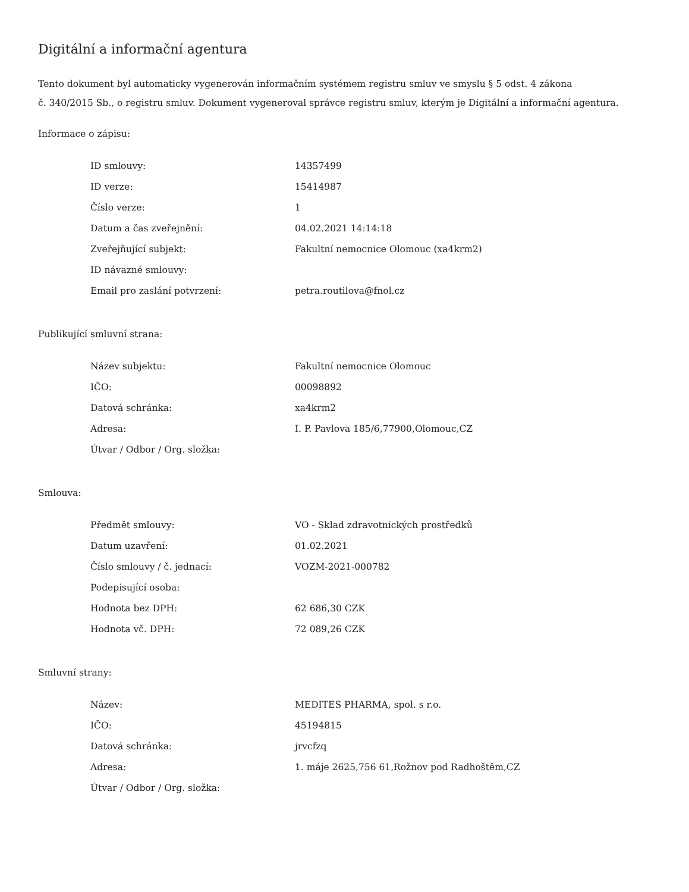Digitální a informační agentura
Tento dokument byl automaticky vygenerován informačním systémem registru smluv ve smyslu § 5 odst. 4 zákona
č. 340/2015 Sb., o registru smluv. Dokument vygeneroval správce registru smluv, kterým je Digitální a informační agentura.
Informace o zápisu:
| ID smlouvy: | 14357499 |
| ID verze: | 15414987 |
| Číslo verze: | 1 |
| Datum a čas zveřejnění: | 04.02.2021 14:14:18 |
| Zveřejňující subjekt: | Fakultní nemocnice Olomouc (xa4krm2) |
| ID návazné smlouvy: | |
| Email pro zaslání potvrzení: | petra.routilova@fnol.cz |
Publikující smluvní strana:
| Název subjektu: | Fakultní nemocnice Olomouc |
| IČO: | 00098892 |
| Datová schránka: | xa4krm2 |
| Adresa: | I. P. Pavlova 185/6,77900,Olomouc,CZ |
| Útvar / Odbor / Org. složka: | |
Smlouva:
| Předmět smlouvy: | VO - Sklad zdravotnických prostředků |
| Datum uzavření: | 01.02.2021 |
| Číslo smlouvy / č. jednací: | VOZM-2021-000782 |
| Podepisující osoba: | |
| Hodnota bez DPH: | 62 686,30 CZK |
| Hodnota vč. DPH: | 72 089,26 CZK |
Smluvní strany:
| Název: | MEDITES PHARMA, spol. s r.o. |
| IČO: | 45194815 |
| Datová schránka: | jrvcfzq |
| Adresa: | 1. máje 2625,756 61,Rožnov pod Radhoštěm,CZ |
| Útvar / Odbor / Org. složka: | |